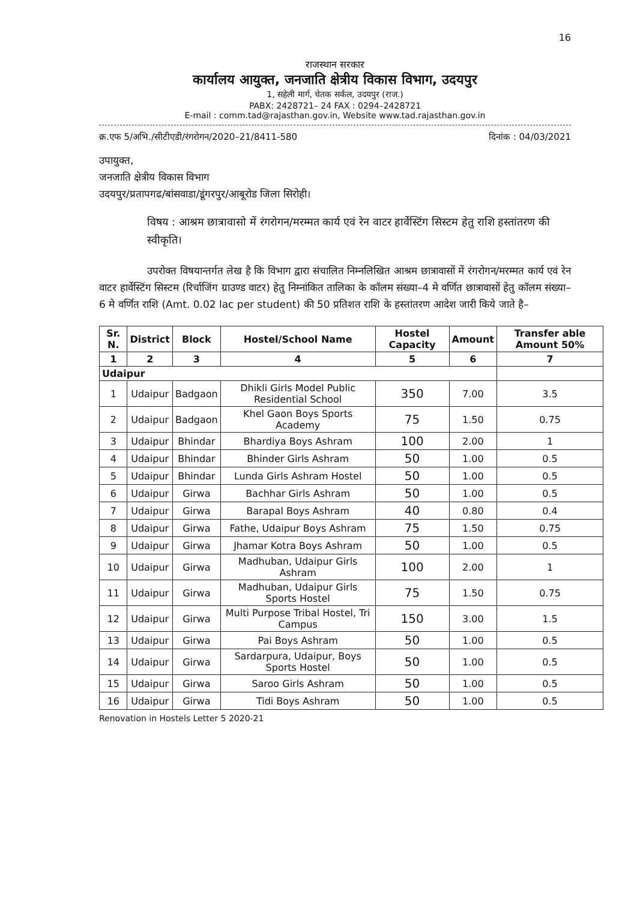16
राजस्थान सरकार
कार्यालय आयुक्त, जनजाति क्षेत्रीय विकास विभाग, उदयपुर
1, सहेली मार्ग, चेतक सर्कल, उदयपुर (राज.)
PABX: 2428721– 24 FAX : 0294–2428721
E-mail : comm.tad@rajasthan.gov.in, Website www.tad.rajasthan.gov.in
क्र.एफ 5/अभि./सीटीएडी/रंगरोगन/2020–21/8411-580 दिनांक : 04/03/2021
उपायुक्त,
जनजाति क्षेत्रीय विकास विभाग
उदयपुर/प्रतापगढ/बांसवाडा/डूंगरपुर/आबूरोड जिला सिरोही।
विषय : आश्रम छात्रावासो में रंगरोगन/मरम्मत कार्य एवं रेन वाटर हार्वेस्टिंग सिस्टम हेतु राशि हस्तांतरण की स्वीकृति।
उपरोक्त विषयान्तर्गत लेख है कि विभाग द्वारा संचालित निम्नलिखित आश्रम छात्रावासों में रंगरोगन/मरम्मत कार्य एवं रेन वाटर हार्वेस्टिंग सिस्टम (रिर्चाजिंग ग्राउण्ड वाटर) हेतु निम्नांकित तालिका के कॉलम संख्या–4 मे वर्णित छात्रावासों हेतु कॉलम संख्या–6 मे वर्णित राशि (Amt. 0.02 lac per student) की 50 प्रतिशत राशि के हस्तांतरण आदेश जारी किये जाते है–
| Sr. N. | District | Block | Hostel/School Name | Hostel Capacity | Amount | Transfer able Amount 50% |
| --- | --- | --- | --- | --- | --- | --- |
| 1 | 2 | 3 | 4 | 5 | 6 | 7 |
| Udaipur | | | | | | |
| 1 | Udaipur | Badgaon | Dhikli Girls Model Public Residential School | 350 | 7.00 | 3.5 |
| 2 | Udaipur | Badgaon | Khel Gaon Boys Sports Academy | 75 | 1.50 | 0.75 |
| 3 | Udaipur | Bhindar | Bhardiya Boys Ashram | 100 | 2.00 | 1 |
| 4 | Udaipur | Bhindar | Bhinder Girls Ashram | 50 | 1.00 | 0.5 |
| 5 | Udaipur | Bhindar | Lunda Girls Ashram Hostel | 50 | 1.00 | 0.5 |
| 6 | Udaipur | Girwa | Bachhar Girls Ashram | 50 | 1.00 | 0.5 |
| 7 | Udaipur | Girwa | Barapal Boys Ashram | 40 | 0.80 | 0.4 |
| 8 | Udaipur | Girwa | Fathe, Udaipur Boys Ashram | 75 | 1.50 | 0.75 |
| 9 | Udaipur | Girwa | Jhamar Kotra Boys Ashram | 50 | 1.00 | 0.5 |
| 10 | Udaipur | Girwa | Madhuban, Udaipur Girls Ashram | 100 | 2.00 | 1 |
| 11 | Udaipur | Girwa | Madhuban, Udaipur Girls Sports Hostel | 75 | 1.50 | 0.75 |
| 12 | Udaipur | Girwa | Multi Purpose Tribal Hostel, Tri Campus | 150 | 3.00 | 1.5 |
| 13 | Udaipur | Girwa | Pai Boys Ashram | 50 | 1.00 | 0.5 |
| 14 | Udaipur | Girwa | Sardarpura, Udaipur, Boys Sports Hostel | 50 | 1.00 | 0.5 |
| 15 | Udaipur | Girwa | Saroo Girls Ashram | 50 | 1.00 | 0.5 |
| 16 | Udaipur | Girwa | Tidi Boys Ashram | 50 | 1.00 | 0.5 |
Renovation in Hostels Letter 5 2020-21